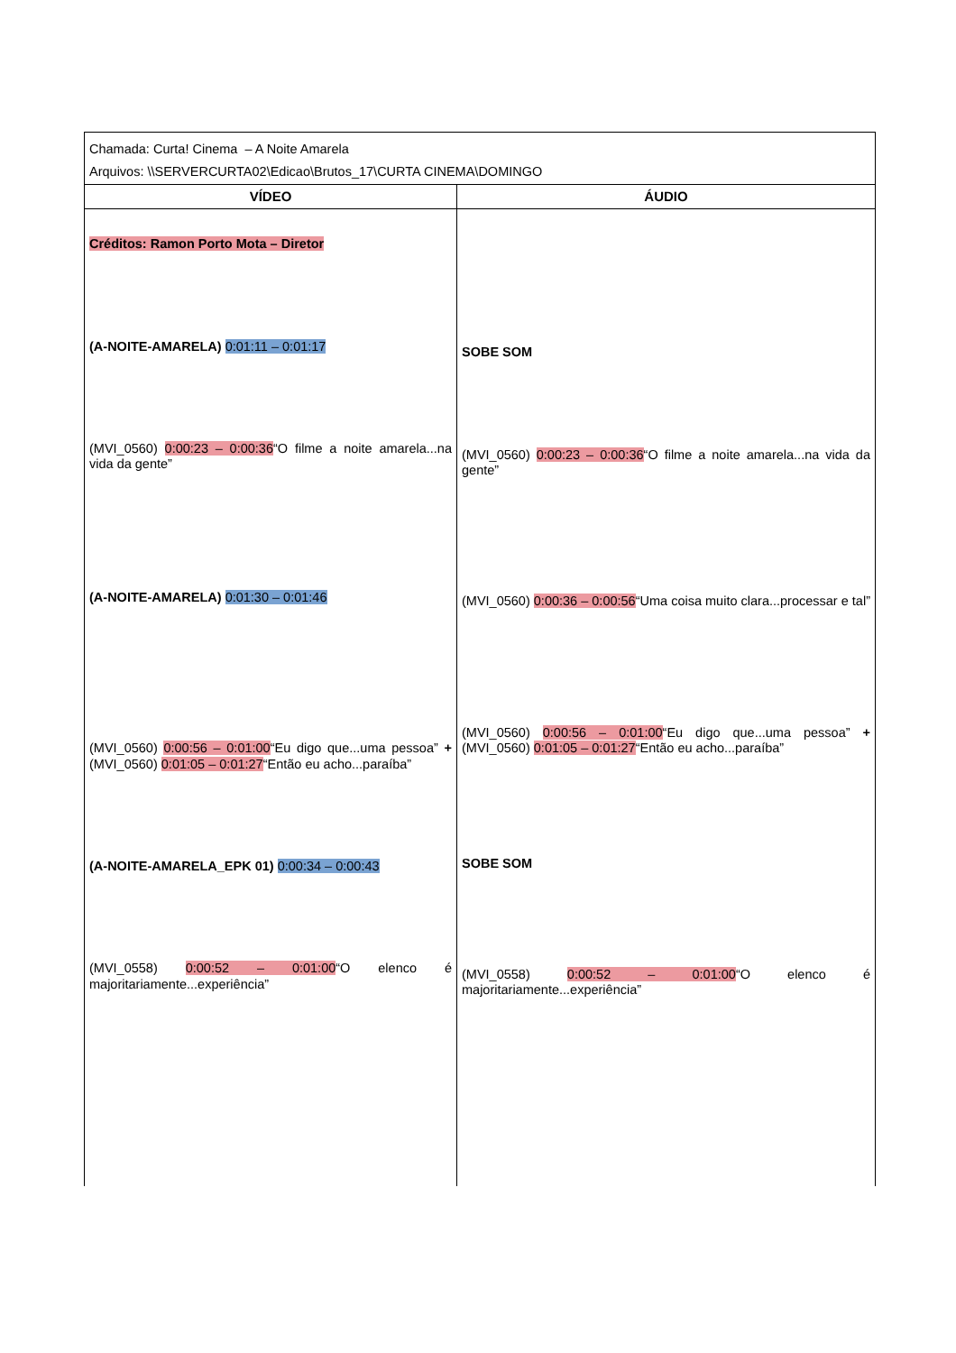| Chamada: Curta! Cinema – A Noite Amarela Arquivos: \\SERVERCURTA02\Edicao\Brutos_17\CURTA CINEMA\DOMINGO | |
| VÍDEO | ÁUDIO |
| Créditos: Ramon Porto Mota – Diretor (A-NOITE-AMARELA) 0:01:11 – 0:01:17 (MVI_0560) 0:00:23 – 0:00:36 “O filme a noite amarela...na vida da gente” (A-NOITE-AMARELA) 0:01:30 – 0:01:46 (MVI_0560) 0:00:56 – 0:01:00 “Eu digo que...uma pessoa” + (MVI_0560) 0:01:05 – 0:01:27 “Então eu acho...paraíba” (A-NOITE-AMARELA_EPK 01) 0:00:34 – 0:00:43 (MVI_0558) 0:00:52 – 0:01:00 “O elenco é majoritariamente...experiência” | SOBE SOM (MVI_0560) 0:00:23 – 0:00:36 “O filme a noite amarela...na vida da gente” (MVI_0560) 0:00:36 – 0:00:56 “Uma coisa muito clara...processar e tal” (MVI_0560) 0:00:56 – 0:01:00 “Eu digo que...uma pessoa” + (MVI_0560) 0:01:05 – 0:01:27 “Então eu acho...paraíba” SOBE SOM (MVI_0558) 0:00:52 – 0:01:00 “O elenco é majoritariamente...experiência” |